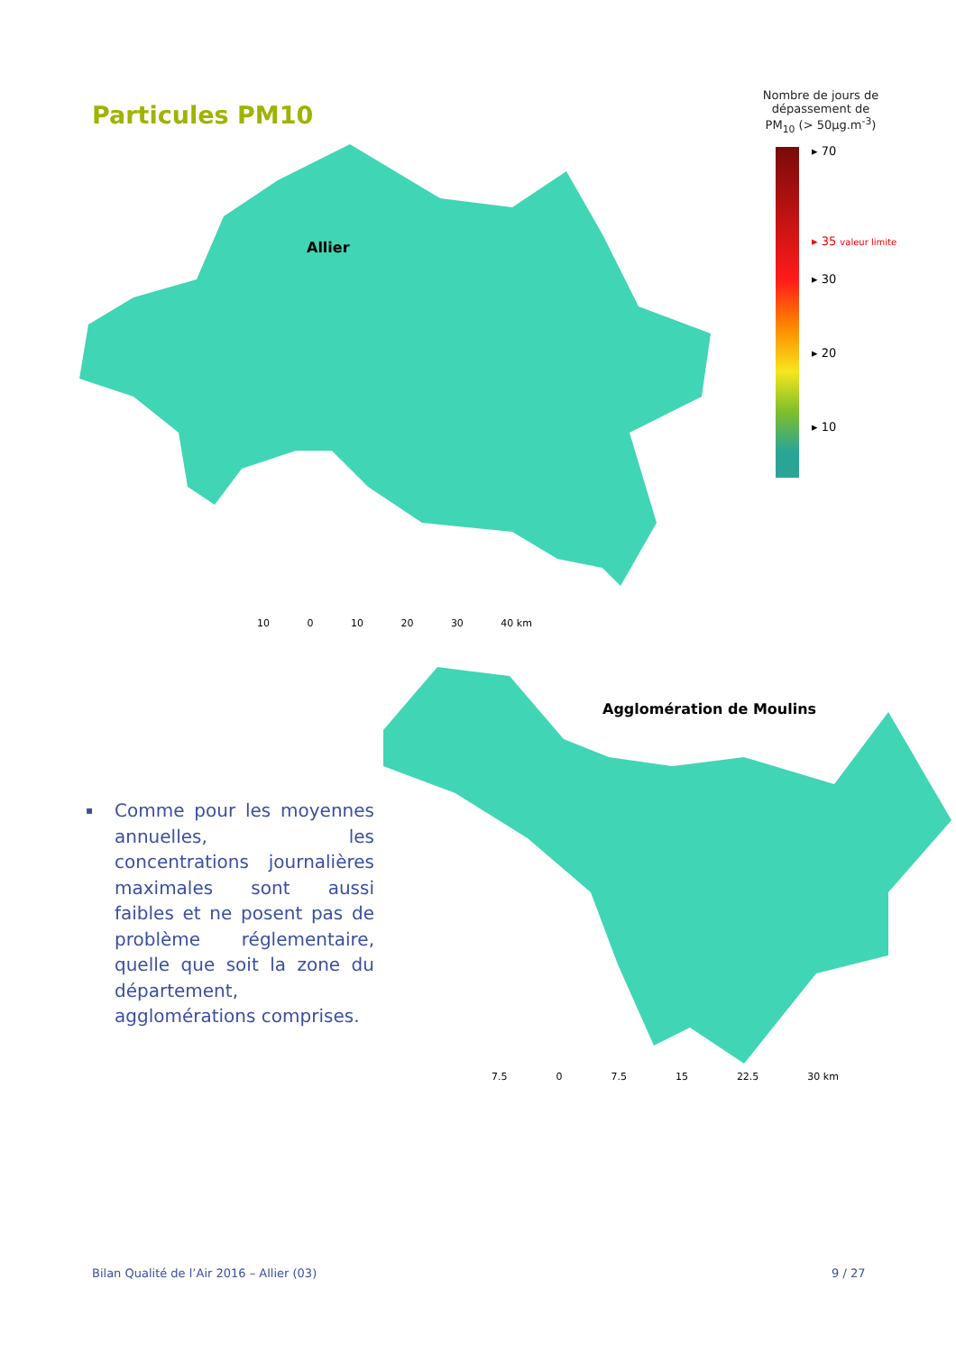Particules PM10
Nombre de jours de dépassement de PM<sub>10</sub> (> 50µg.m<sup>-3</sup>)
▸ 70
▸ 35 valeur limite
▸ 30
▸ 20
▸ 10
Allier
10 0 10 20 30 40 km
Agglomération de Moulins
7.5 0 7.5 15 22.5 30 km
▪
Comme pour les moyennes annuelles, les concentrations journalières maximales sont aussi faibles et ne posent pas de problème réglementaire, quelle que soit la zone du département, agglomérations comprises.
Bilan Qualité de l’Air 2016 – Allier (03)
9 / 27